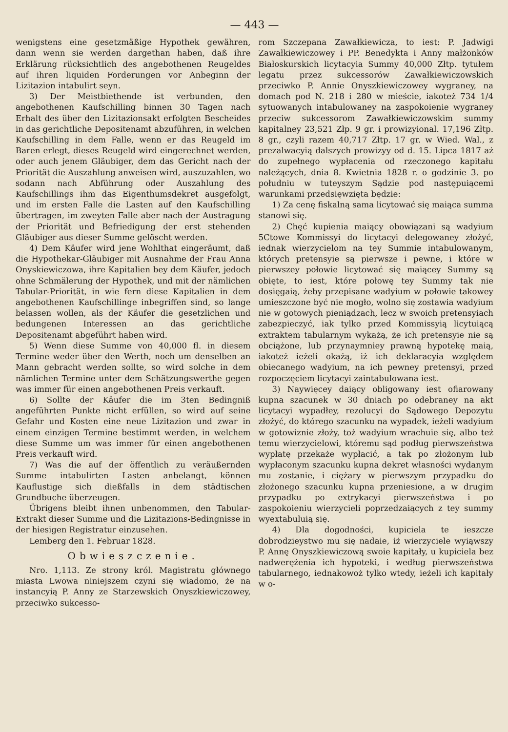— 443 —
wenigstens eine gesetzmäßige Hypothek gewähren, dann wenn sie werden dargethan haben, daß ihre Erklärung rücksichtlich des angebothenen Reugeldes auf ihren liquiden Forderungen vor Anbeginn der Lizitazion intabulirt seyn.
3) Der Meistbiethende ist verbunden, den angebothenen Kaufschilling binnen 30 Tagen nach Erhalt des über den Lizitazionsakt erfolgten Bescheides in das gerichtliche Depositenamt abzuführen, in welchen Kaufschilling in dem Falle, wenn er das Reugeld im Baren erlegt, dieses Reugeld wird eingerechnet werden, oder auch jenem Gläubiger, dem das Gericht nach der Priorität die Auszahlung anweisen wird, auszuzahlen, wo sodann nach Abführung oder Auszahlung des Kaufschillings ihm das Eigenthumsdekret ausgefolgt, und im ersten Falle die Lasten auf den Kaufschilling übertragen, im zweyten Falle aber nach der Austragung der Priorität und Befriedigung der erst stehenden Gläubiger aus dieser Summe gelöscht werden.
4) Dem Käufer wird jene Wohlthat eingeräumt, daß die Hypothekar-Gläubiger mit Ausnahme der Frau Anna Onyskiewiczowa, ihre Kapitalien bey dem Käufer, jedoch ohne Schmälerung der Hypothek, und mit der nämlichen Tabular-Priorität, in wie fern diese Kapitalien in dem angebothenen Kaufschillinge inbegriffen sind, so lange belassen wollen, als der Käufer die gesetzlichen und bedungenen Interessen an das gerichtliche Depositenamt abgeführt haben wird.
5) Wenn diese Summe von 40,000 fl. in diesem Termine weder über den Werth, noch um denselben an Mann gebracht werden sollte, so wird solche in dem nämlichen Termine unter dem Schätzungswerthe gegen was immer für einen angebothenen Preis verkauft.
6) Sollte der Käufer die im 3ten Bedingniß angeführten Punkte nicht erfüllen, so wird auf seine Gefahr und Kosten eine neue Lizitazion und zwar in einem einzigen Termine bestimmt werden, in welchem diese Summe um was immer für einen angebothenen Preis verkauft wird.
7) Was die auf der öffentlich zu veräußernden Summe intabulirten Lasten anbelangt, können Kauflustige sich dießfalls in dem städtischen Grundbuche überzeugen.
Übrigens bleibt ihnen unbenommen, den Tabular-Extrakt dieser Summe und die Lizitazions-Bedingnisse in der hiesigen Registratur einzusehen.
Lemberg den 1. Februar 1828.
Obwieszczenie.
Nro. 1,113. Ze strony król. Magistratu głównego miasta Lwowa niniejszem czyni się wiadomo, że na instancyią P. Anny ze Starzewskich Onyszkiewiczowey, przeciwko sukcesso-
rom Szczepana Zawałkiewicza, to iest: P. Jadwigi Zawałkiewiczowey i PP. Benedykta i Anny małżonków Białoskurskich licytacyia Summy 40,000 Złtp. tytułem legatu przez sukcessorów Zawałkiewiczowskich przeciwko P. Annie Onyszkiewiczowey wygraney, na domach pod N. 218 i 280 w mieście, iakoteż 734 1/4 sytuowanych intabulowaney na zaspokoienie wygraney przeciw sukcessorom Zawałkiewiczowskim summy kapitalney 23,521 Złp. 9 gr. i prowizyional. 17,196 Złtp. 8 gr., czyli razem 40,717 Złtp. 17 gr. w Wied. Wal., z prezalwacyią dalszych prowizyy od d. 15. Lipca 1817 aż do zupełnego wypłacenia od rzeczonego kapitału należących, dnia 8. Kwietnia 1828 r. o godzinie 3. po południu w tuteyszym Sądzie pod następuiącemi warunkami przedsięwzięta będzie:
1) Za cenę fiskalną sama licytować się maiąca summa stanowi się.
2) Chęć kupienia maiący obowiązani są wadyium 5Ctowe Kommissyi do licytacyi delegowaney złożyć, iednak wierzycielom na tey Summie intabulowanym, których pretensyie są pierwsze i pewne, i które w pierwszey połowie licytować się maiącey Summy są obięte, to iest, które połowę tey Summy tak nie dosięgaią, żeby przepisane wadyium w połowie takowey umieszczone być nie mogło, wolno się zostawia wadyium nie w gotowych pieniądzach, lecz w swoich pretensyiach zabezpieczyć, iak tylko przed Kommissyią licytuiącą extraktem tabularnym wykażą, że ich pretensyie nie są obciążone, lub przynaymniey prawną hypotekę maią, iakoteż ieżeli okażą, iż ich deklaracyia względem obiecanego wadyium, na ich pewney pretensyi, przed rozpoczęciem licytacyi zaintabulowana iest.
3) Naywięcey daiący obligowany iest ofiarowany kupna szacunek w 30 dniach po odebraney na akt licytacyi wypadłey, rezolucyi do Sądowego Depozytu złożyć, do którego szacunku na wypadek, ieżeli wadyium w gotowiznie złoży, toż wadyium wrachuie się, albo też temu wierzycielowi, któremu sąd podług pierwszeństwa wypłatę przekaże wypłacić, a tak po złożonym lub wypłaconym szacunku kupna dekret własności wydanym mu zostanie, i ciężary w pierwszym przypadku do złożonego szacunku kupna przeniesione, a w drugim przypadku po extrykacyi pierwszeństwa i po zaspokoieniu wierzycieli poprzedzaiących z tey summy wyextabuluią się.
4) Dla dogodności, kupiciela te ieszcze dobrodzieystwo mu się nadaie, iż wierzyciele wyiąwszy P. Annę Onyszkiewiczową swoie kapitały, u kupiciela bez nadwerężenia ich hypoteki, i według pierwszeństwa tabularnego, iednakowoż tylko wtedy, ieżeli ich kapitały w o-